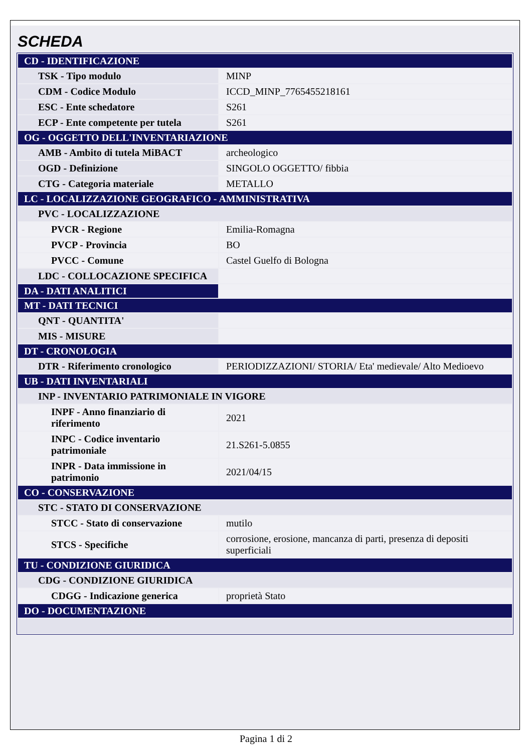SCHEDA
| CD - IDENTIFICAZIONE | |
| TSK - Tipo modulo | MINP |
| CDM - Codice Modulo | ICCD_MINP_7765455218161 |
| ESC - Ente schedatore | S261 |
| ECP - Ente competente per tutela | S261 |
| OG - OGGETTO DELL'INVENTARIAZIONE | |
| AMB - Ambito di tutela MiBACT | archeologico |
| OGD - Definizione | SINGOLO OGGETTO/ fibbia |
| CTG - Categoria materiale | METALLO |
| LC - LOCALIZZAZIONE GEOGRAFICO - AMMINISTRATIVA | |
| PVC - LOCALIZZAZIONE | |
| PVCR - Regione | Emilia-Romagna |
| PVCP - Provincia | BO |
| PVCC - Comune | Castel Guelfo di Bologna |
| LDC - COLLOCAZIONE SPECIFICA | |
| DA - DATI ANALITICI | |
| MT - DATI TECNICI | |
| QNT - QUANTITA' | |
| MIS - MISURE | |
| DT - CRONOLOGIA | |
| DTR - Riferimento cronologico | PERIODIZZAZIONI/ STORIA/ Eta' medievale/ Alto Medioevo |
| UB - DATI INVENTARIALI | |
| INP - INVENTARIO PATRIMONIALE IN VIGORE | |
| INPF - Anno finanziario di riferimento | 2021 |
| INPC - Codice inventario patrimoniale | 21.S261-5.0855 |
| INPR - Data immissione in patrimonio | 2021/04/15 |
| CO - CONSERVAZIONE | |
| STC - STATO DI CONSERVAZIONE | |
| STCC - Stato di conservazione | mutilo |
| STCS - Specifiche | corrosione, erosione, mancanza di parti, presenza di depositi superficiali |
| TU - CONDIZIONE GIURIDICA | |
| CDG - CONDIZIONE GIURIDICA | |
| CDGG - Indicazione generica | proprietà Stato |
| DO - DOCUMENTAZIONE | |
Pagina 1 di 2